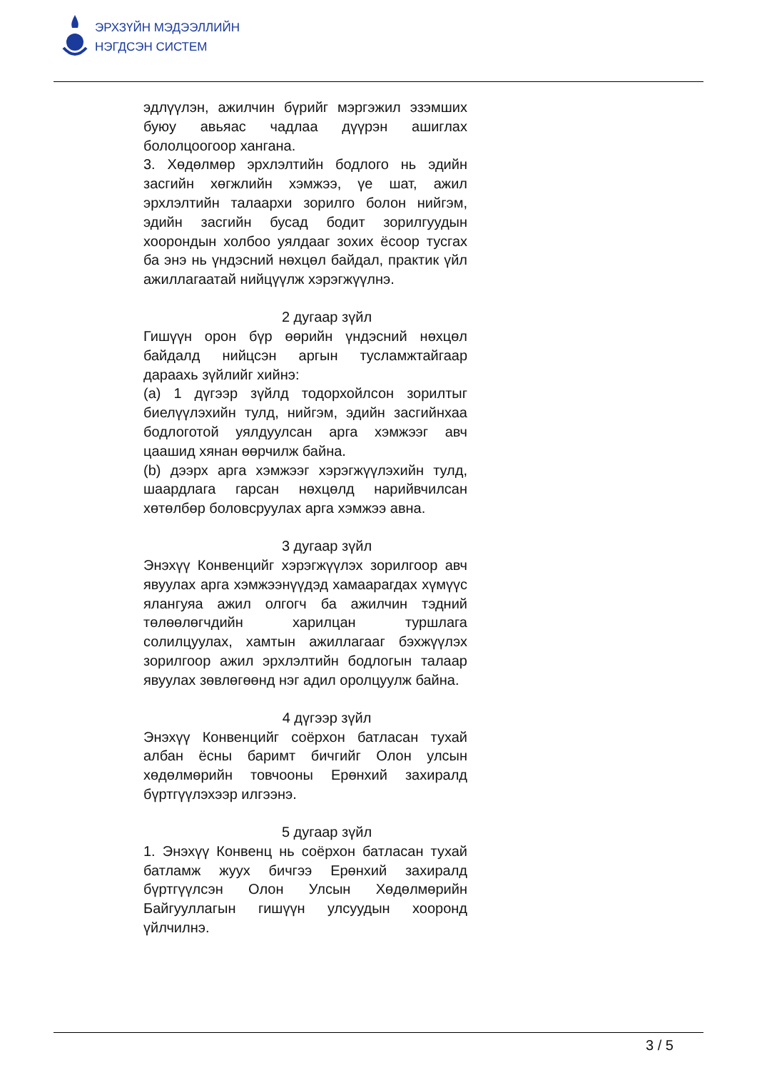ЭРХЗҮЙН МЭДЭЭЛЛИЙН
НЭГДСЭН СИСТЕМ
эдлүүлэн, ажилчин бүрийг мэргэжил эзэмших буюу авьяас чадлаа дүүрэн ашиглах бололцоогоор хангана.
3. Хөдөлмөр эрхлэлтийн бодлого нь эдийн засгийн хөгжлийн хэмжээ, үе шат, ажил эрхлэлтийн талаархи зорилго болон нийгэм, эдийн засгийн бусад бодит зорилгуудын хоорондын холбоо уялдааг зохих ёсоор тусгах ба энэ нь үндэсний нөхцөл байдал, практик үйл ажиллагаатай нийцүүлж хэрэгжүүлнэ.
2 дугаар зүйл
Гишүүн орон бүр өөрийн үндэсний нөхцөл байдалд нийцсэн аргын тусламжтайгаар дараахь зүйлийг хийнэ:
(a) 1 дүгээр зүйлд тодорхойлсон зорилтыг биелүүлэхийн тулд, нийгэм, эдийн засгийнхаа бодлоготой уялдуулсан арга хэмжээг авч цаашид хянан өөрчилж байна.
(b) дээрх арга хэмжээг хэрэгжүүлэхийн тулд, шаардлага гарсан нөхцөлд нарийвчилсан хөтөлбөр боловсруулах арга хэмжээ авна.
3 дугаар зүйл
Энэхүү Конвенцийг хэрэгжүүлэх зорилгоор авч явуулах арга хэмжээнүүдэд хамаарагдах хүмүүс ялангуяа ажил олгогч ба ажилчин тэдний төлөөлөгчдийн харилцан туршлага солилцуулах, хамтын ажиллагааг бэхжүүлэх зорилгоор ажил эрхлэлтийн бодлогын талаар явуулах зөвлөгөөнд нэг адил оролцуулж байна.
4 дүгээр зүйл
Энэхүү Конвенцийг соёрхон батласан тухай албан ёсны баримт бичгийг Олон улсын хөдөлмөрийн товчооны Ерөнхий захиралд бүртгүүлэхээр илгээнэ.
5 дугаар зүйл
1. Энэхүү Конвенц нь соёрхон батласан тухай батламж жуух бичгээ Ерөнхий захиралд бүртгүүлсэн Олон Улсын Хөдөлмөрийн Байгууллагын гишүүн улсуудын хооронд үйлчилнэ.
3 / 5